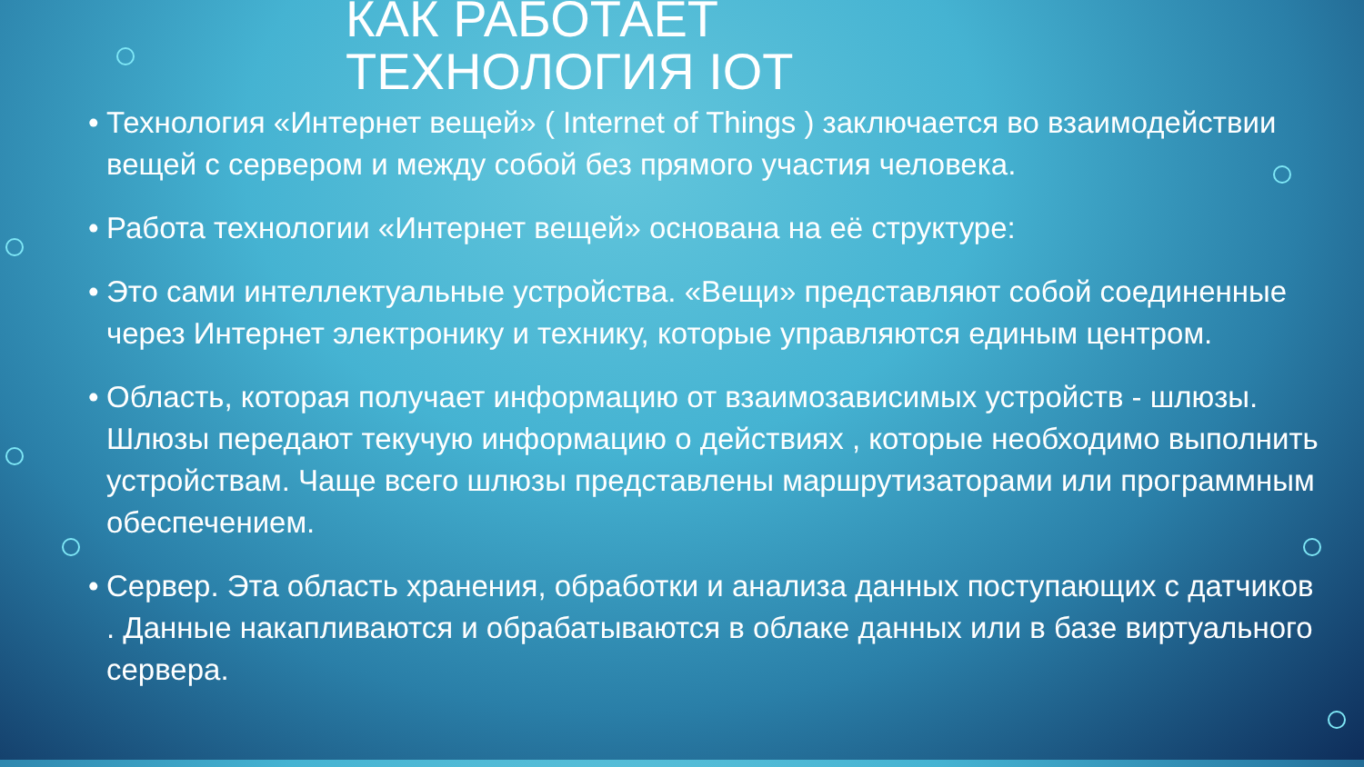КАК РАБОТАЕТ
ТЕХНОЛОГИЯ IOT
• Технология «Интернет вещей» ( Internet of Things ) заключается во взаимодействии вещей с сервером и между собой без прямого участия человека.
• Работа технологии «Интернет вещей» основана на её структуре:
• Это сами интеллектуальные устройства. «Вещи» представляют собой соединенные через Интернет электронику и технику, которые управляются единым центром.
• Область, которая получает информацию от взаимозависимых устройств - шлюзы. Шлюзы передают текучую информацию о действиях , которые необходимо выполнить устройствам. Чаще всего шлюзы представлены маршрутизаторами или программным обеспечением.
• Сервер. Эта область хранения, обработки и анализа данных поступающих с датчиков . Данные накапливаются и обрабатываются в облаке данных или в базе виртуального сервера.